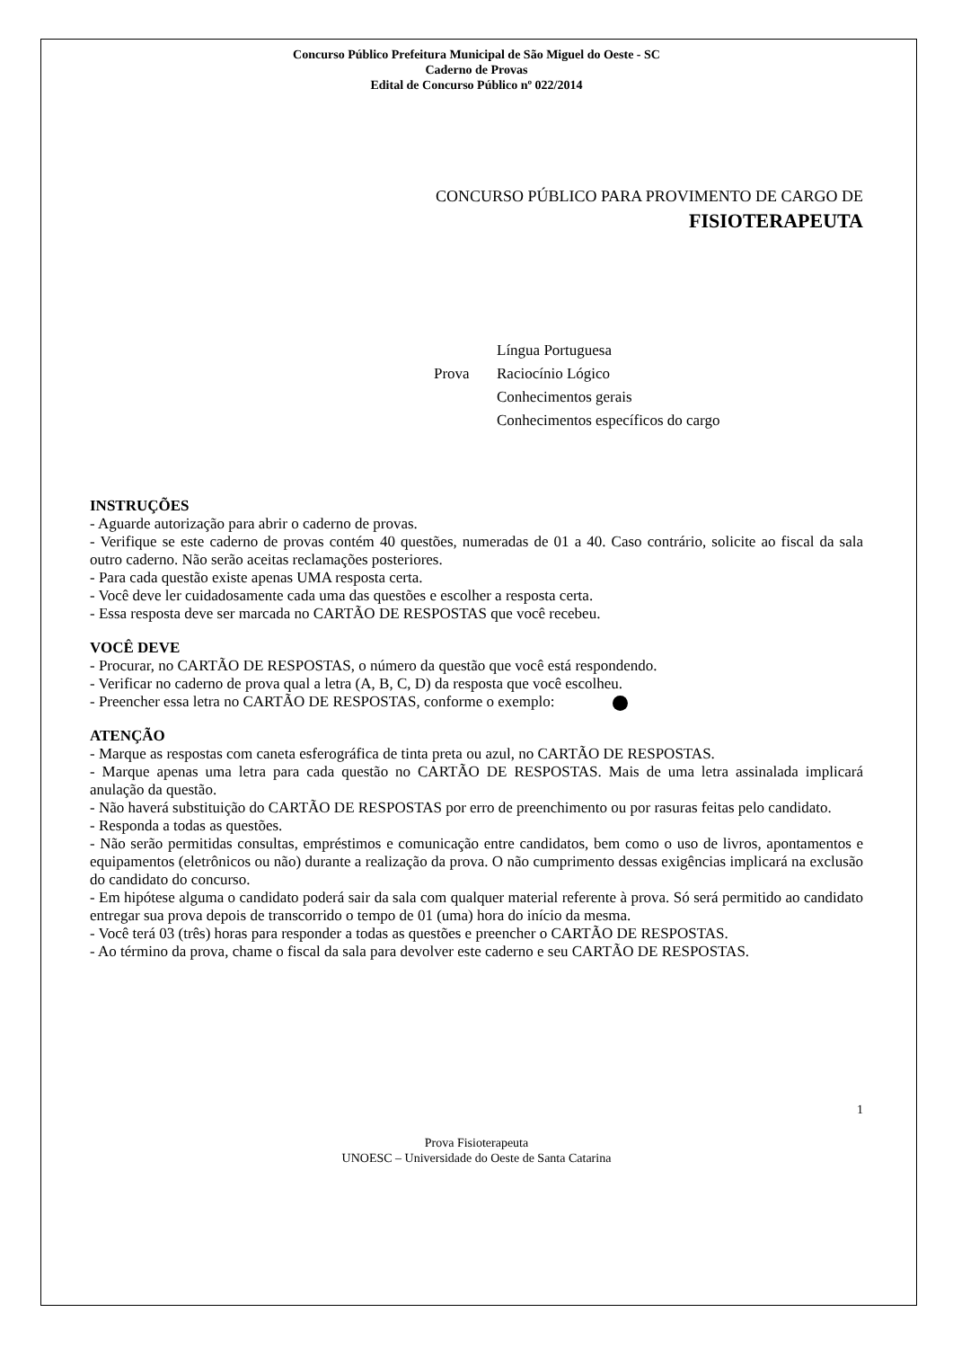Concurso Público Prefeitura Municipal de São Miguel do Oeste - SC
Caderno de Provas
Edital de Concurso Público nº 022/2014
CONCURSO PÚBLICO PARA PROVIMENTO DE CARGO DE
FISIOTERAPEUTA
Prova
Língua Portuguesa
Raciocínio Lógico
Conhecimentos gerais
Conhecimentos específicos do cargo
INSTRUÇÕES
- Aguarde autorização para abrir o caderno de provas.
- Verifique se este caderno de provas contém 40 questões, numeradas de 01 a 40. Caso contrário, solicite ao fiscal da sala outro caderno. Não serão aceitas reclamações posteriores.
- Para cada questão existe apenas UMA resposta certa.
- Você deve ler cuidadosamente cada uma das questões e escolher a resposta certa.
- Essa resposta deve ser marcada no CARTÃO DE RESPOSTAS que você recebeu.
VOCÊ DEVE
- Procurar, no CARTÃO DE RESPOSTAS, o número da questão que você está respondendo.
- Verificar no caderno de prova qual a letra (A, B, C, D) da resposta que você escolheu.
- Preencher essa letra no CARTÃO DE RESPOSTAS, conforme o exemplo:
ATENÇÃO
- Marque as respostas com caneta esferográfica de tinta preta ou azul, no CARTÃO DE RESPOSTAS.
- Marque apenas uma letra para cada questão no CARTÃO DE RESPOSTAS. Mais de uma letra assinalada implicará anulação da questão.
- Não haverá substituição do CARTÃO DE RESPOSTAS por erro de preenchimento ou por rasuras feitas pelo candidato.
- Responda a todas as questões.
- Não serão permitidas consultas, empréstimos e comunicação entre candidatos, bem como o uso de livros, apontamentos e equipamentos (eletrônicos ou não) durante a realização da prova. O não cumprimento dessas exigências implicará na exclusão do candidato do concurso.
- Em hipótese alguma o candidato poderá sair da sala com qualquer material referente à prova. Só será permitido ao candidato entregar sua prova depois de transcorrido o tempo de 01 (uma) hora do início da mesma.
- Você terá 03 (três) horas para responder a todas as questões e preencher o CARTÃO DE RESPOSTAS.
- Ao término da prova, chame o fiscal da sala para devolver este caderno e seu CARTÃO DE RESPOSTAS.
1
Prova Fisioterapeuta
UNOESC – Universidade do Oeste de Santa Catarina